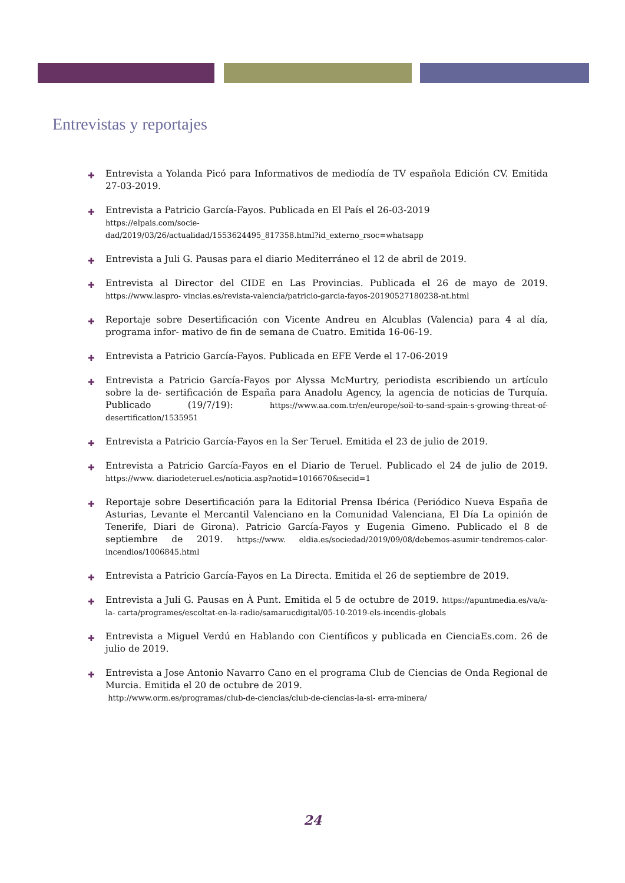Entrevistas y reportajes
✚ Entrevista a Yolanda Picó para Informativos de mediodía de TV española Edición CV. Emitida 27-03-2019.
✚ Entrevista a Patricio García-Fayos. Publicada en El País el 26-03-2019
https://elpais.com/socie-
dad/2019/03/26/actualidad/1553624495_817358.html?id_externo_rsoc=whatsapp
✚ Entrevista a Juli G. Pausas para el diario Mediterráneo el 12 de abril de 2019.
✚ Entrevista al Director del CIDE en Las Provincias. Publicada el 26 de mayo de 2019. https://www.laspro- vincias.es/revista-valencia/patricio-garcia-fayos-20190527180238-nt.html
✚ Reportaje sobre Desertificación con Vicente Andreu en Alcublas (Valencia) para 4 al día, programa infor- mativo de fin de semana de Cuatro. Emitida 16-06-19.
✚ Entrevista a Patricio García-Fayos. Publicada en EFE Verde el 17-06-2019
✚ Entrevista a Patricio García-Fayos por Alyssa McMurtry, periodista escribiendo un artículo sobre la de- sertificación de España para Anadolu Agency, la agencia de noticias de Turquía. Publicado (19/7/19): https://www.aa.com.tr/en/europe/soil-to-sand-spain-s-growing-threat-of-desertification/1535951
✚ Entrevista a Patricio García-Fayos en la Ser Teruel. Emitida el 23 de julio de 2019.
✚ Entrevista a Patricio García-Fayos en el Diario de Teruel. Publicado el 24 de julio de 2019. https://www. diariodeteruel.es/noticia.asp?notid=1016670&secid=1
✚ Reportaje sobre Desertificación para la Editorial Prensa Ibérica (Periódico Nueva España de Asturias, Levante el Mercantil Valenciano en la Comunidad Valenciana, El Día La opinión de Tenerife, Diari de Girona). Patricio García-Fayos y Eugenia Gimeno. Publicado el 8 de septiembre de 2019. https://www. eldia.es/sociedad/2019/09/08/debemos-asumir-tendremos-calor-incendios/1006845.html
✚ Entrevista a Patricio García-Fayos en La Directa. Emitida el 26 de septiembre de 2019.
✚ Entrevista a Juli G. Pausas en À Punt. Emitida el 5 de octubre de 2019. https://apuntmedia.es/va/a-la- carta/programes/escoltat-en-la-radio/samarucdigital/05-10-2019-els-incendis-globals
✚ Entrevista a Miguel Verdú en Hablando con Científicos y publicada en CienciaEs.com. 26 de julio de 2019.
✚ Entrevista a Jose Antonio Navarro Cano en el programa Club de Ciencias de Onda Regional de Murcia. Emitida el 20 de octubre de 2019.
http://www.orm.es/programas/club-de-ciencias/club-de-ciencias-la-si- erra-minera/
24